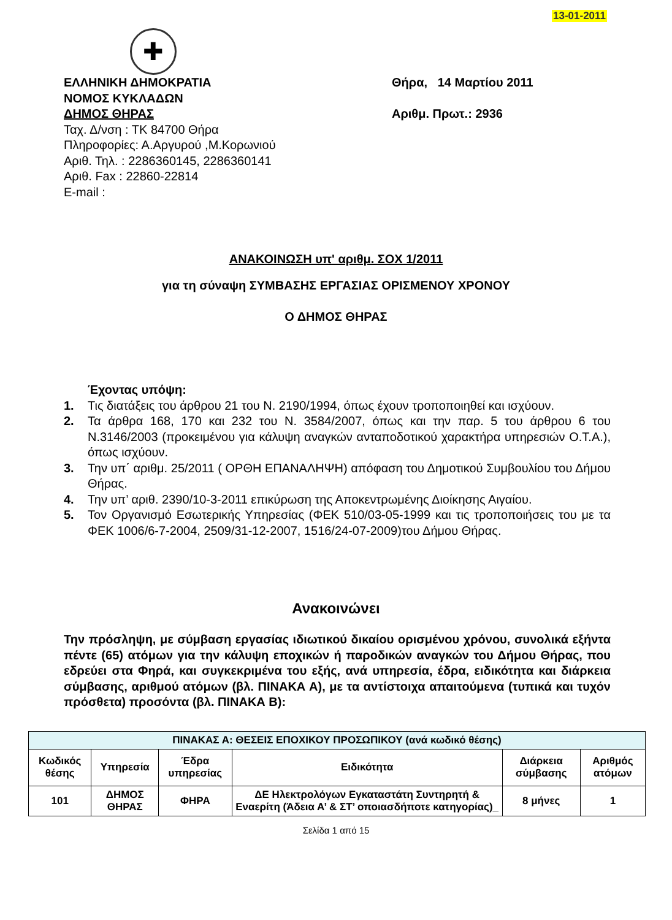13-01-2011
✚
ΕΛΛΗΝΙΚΗ ΔΗΜΟΚΡΑΤΙΑ
ΝΟΜΟΣ ΚΥΚΛΑΔΩΝ
ΔΗΜΟΣ ΘΗΡΑΣ
Ταχ. Δ/νση : ΤΚ 84700 Θήρα
Πληροφορίες: Α.Αργυρού ,Μ.Κορωνιού
Αριθ. Τηλ. : 2286360145, 2286360141
Αριθ. Fax : 22860-22814
E-mail :
Θήρα, 14 Μαρτίου 2011
Αριθμ. Πρωτ.: 2936
ΑΝΑΚΟΙΝΩΣΗ υπ' αριθμ. ΣΟΧ 1/2011
για τη σύναψη ΣΥΜΒΑΣΗΣ ΕΡΓΑΣΙΑΣ ΟΡΙΣΜΕΝΟΥ ΧΡΟΝΟΥ
Ο ΔΗΜΟΣ ΘΗΡΑΣ
Έχοντας υπόψη:
1. Τις διατάξεις του άρθρου 21 του Ν. 2190/1994, όπως έχουν τροποποιηθεί και ισχύουν.
2. Τα άρθρα 168, 170 και 232 του Ν. 3584/2007, όπως και την παρ. 5 του άρθρου 6 του Ν.3146/2003 (προκειμένου για κάλυψη αναγκών ανταποδοτικού χαρακτήρα υπηρεσιών Ο.Τ.Α.), όπως ισχύουν.
3. Την υπ΄ αριθμ. 25/2011 ( ΟΡΘΗ ΕΠΑΝΑΛΗΨΗ) απόφαση του Δημοτικού Συμβουλίου του Δήμου Θήρας.
4. Την υπ’ αριθ. 2390/10-3-2011 επικύρωση της Αποκεντρωμένης Διοίκησης Αιγαίου.
5. Τον Οργανισμό Εσωτερικής Υπηρεσίας (ΦΕΚ 510/03-05-1999 και τις τροποποιήσεις του με τα ΦΕΚ 1006/6-7-2004, 2509/31-12-2007, 1516/24-07-2009)του Δήμου Θήρας.
Ανακοινώνει
Την πρόσληψη, με σύμβαση εργασίας ιδιωτικού δικαίου ορισμένου χρόνου, συνολικά εξήντα πέντε (65) ατόμων για την κάλυψη εποχικών ή παροδικών αναγκών του Δήμου Θήρας, που εδρεύει στα Φηρά, και συγκεκριμένα του εξής, ανά υπηρεσία, έδρα, ειδικότητα και διάρκεια σύμβασης, αριθμού ατόμων (βλ. ΠΙΝΑΚΑ Α), με τα αντίστοιχα απαιτούμενα (τυπικά και τυχόν πρόσθετα) προσόντα (βλ. ΠΙΝΑΚΑ Β):
| ΠΙΝΑΚΑΣ Α: ΘΕΣΕΙΣ ΕΠΟΧΙΚΟΥ ΠΡΟΣΩΠΙΚΟΥ (ανά κωδικό θέσης) | | | | | |
| --- | --- | --- | --- | --- | --- |
| Κωδικός θέσης | Υπηρεσία | Έδρα υπηρεσίας | Ειδικότητα | Διάρκεια σύμβασης | Αριθμός ατόμων |
| 101 | ΔΗΜΟΣ ΘΗΡΑΣ | ΦΗΡΑ | ΔΕ Ηλεκτρολόγων Εγκαταστάτη Συντηρητή & Εναερίτη (Άδεια Α’ & ΣΤ’ οποιασδήποτε κατηγορίας)_ | 8 μήνες | 1 |
Σελίδα 1 από 15